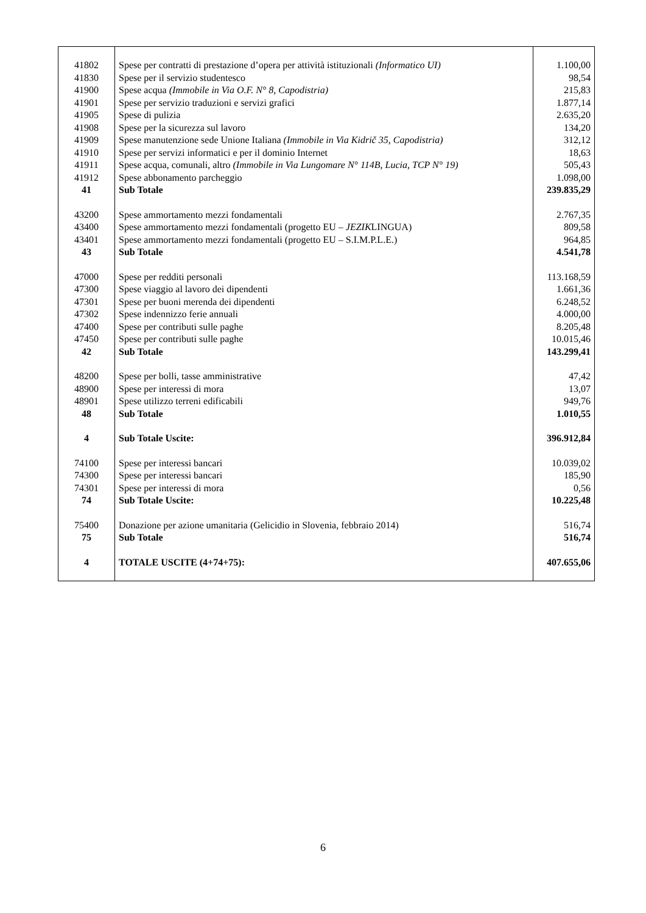| 41802 | Spese per contratti di prestazione d’opera per attività istituzionali (Informatico UI) | 1.100,00 |
| 41830 | Spese per il servizio studentesco | 98,54 |
| 41900 | Spese acqua (Immobile in Via O.F. N° 8, Capodistria) | 215,83 |
| 41901 | Spese per servizio traduzioni e servizi grafici | 1.877,14 |
| 41905 | Spese di pulizia | 2.635,20 |
| 41908 | Spese per la sicurezza sul lavoro | 134,20 |
| 41909 | Spese manutenzione sede Unione Italiana (Immobile in Via Kidrič 35, Capodistria) | 312,12 |
| 41910 | Spese per servizi informatici e per il dominio Internet | 18,63 |
| 41911 | Spese acqua, comunali, altro (Immobile in Via Lungomare N° 114B, Lucia, TCP N° 19) | 505,43 |
| 41912 | Spese abbonamento parcheggio | 1.098,00 |
| 41 | Sub Totale | 239.835,29 |
| 43200 | Spese ammortamento mezzi fondamentali | 2.767,35 |
| 43400 | Spese ammortamento mezzi fondamentali (progetto EU – JEZIK LINGUA) | 809,58 |
| 43401 | Spese ammortamento mezzi fondamentali (progetto EU – S.I.M.P.L.E.) | 964,85 |
| 43 | Sub Totale | 4.541,78 |
| 47000 | Spese per redditi personali | 113.168,59 |
| 47300 | Spese viaggio al lavoro dei dipendenti | 1.661,36 |
| 47301 | Spese per buoni merenda dei dipendenti | 6.248,52 |
| 47302 | Spese indennizzo ferie annuali | 4.000,00 |
| 47400 | Spese per contributi sulle paghe | 8.205,48 |
| 47450 | Spese per contributi sulle paghe | 10.015,46 |
| 42 | Sub Totale | 143.299,41 |
| 48200 | Spese per bolli, tasse amministrative | 47,42 |
| 48900 | Spese per interessi di mora | 13,07 |
| 48901 | Spese utilizzo terreni edificabili | 949,76 |
| 48 | Sub Totale | 1.010,55 |
| 4 | Sub Totale Uscite: | 396.912,84 |
| 74100 | Spese per interessi bancari | 10.039,02 |
| 74300 | Spese per interessi bancari | 185,90 |
| 74301 | Spese per interessi di mora | 0,56 |
| 74 | Sub Totale Uscite: | 10.225,48 |
| 75400 | Donazione per azione umanitaria (Gelicidio in Slovenia, febbraio 2014) | 516,74 |
| 75 | Sub Totale | 516,74 |
| 4 | TOTALE USCITE (4+74+75): | 407.655,06 |
6